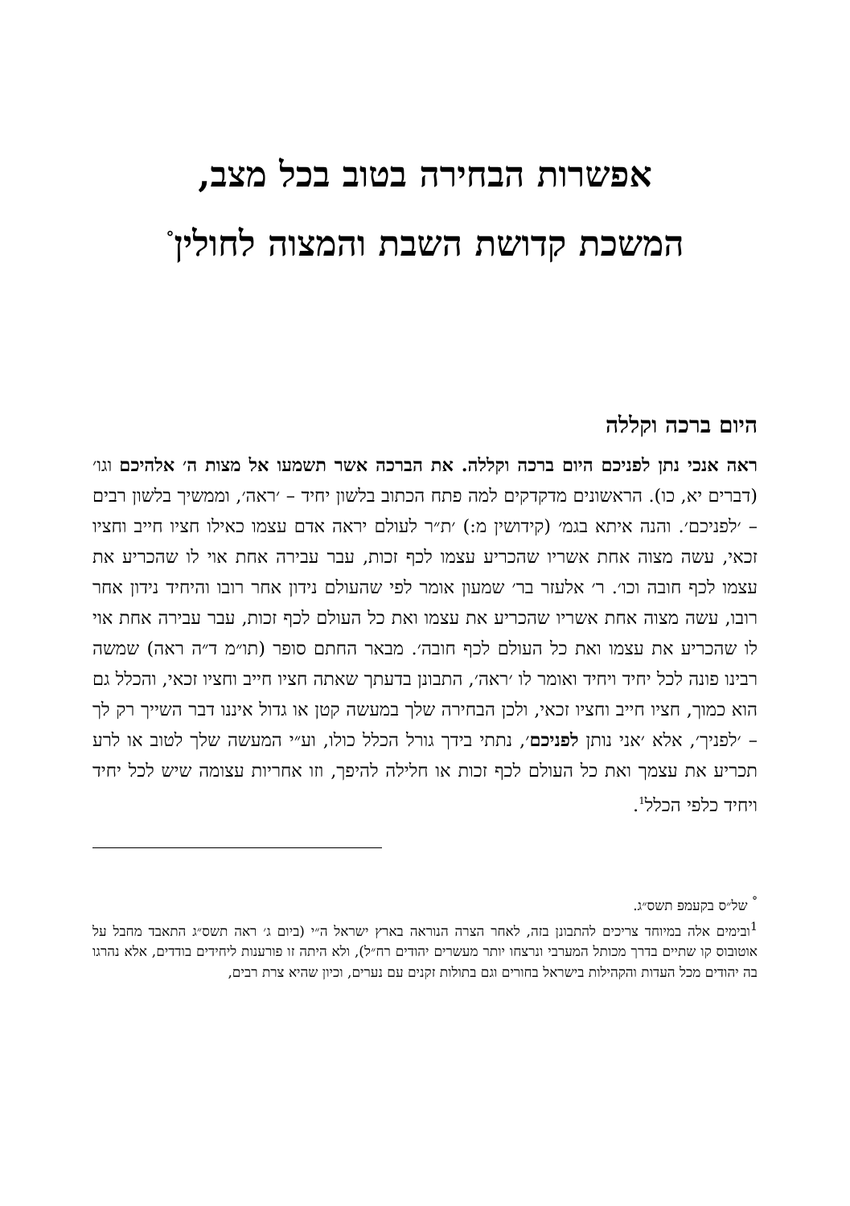אפשרות הבחירה בטוב בכל מצב,
המשכת קדושת השבת והמצוה לחולין<sup>°</sup>
היום ברכה וקללה
ראה אנכי נתן לפניכם היום ברכה וקללה. את הברכה אשר תשמעו אל מצות ה׳ אלהיכם וגו׳ (דברים יא, כו). הראשונים מדקדקים למה פתח הכתוב בלשון יחיד – ׳ראה׳, וממשיך בלשון רבים – ׳לפניכם׳. והנה איתא בגמ׳ (קידושין מ:) ׳ת״ר לעולם יראה אדם עצמו כאילו חציו חייב וחציו זכאי, עשה מצוה אחת אשריו שהכריע עצמו לכף זכות, עבר עבירה אחת אוי לו שהכריע את עצמו לכף חובה וכו׳. ר׳ אלעזר בר׳ שמעון אומר לפי שהעולם נידון אחר רובו והיחיד נידון אחר רובו, עשה מצוה אחת אשריו שהכריע את עצמו ואת כל העולם לכף זכות, עבר עבירה אחת אוי לו שהכריע את עצמו ואת כל העולם לכף חובה׳. מבאר החתם סופר (תו״מ ד״ה ראה) שמשה רבינו פונה לכל יחיד ויחיד ואומר לו ׳ראה׳, התבונן בדעתך שאתה חציו חייב וחציו זכאי, והכלל גם הוא כמוך, חציו חייב וחציו זכאי, ולכן הבחירה שלך במעשה קטן או גדול איננו דבר השייך רק לך – ׳לפניך׳, אלא ׳אני נותן לפניכם׳, נתתי בידך גורל הכלל כולו, וע״י המעשה שלך לטוב או לרע תכריע את עצמך ואת כל העולם לכף זכות או חלילה להיפך, וזו אחריות עצומה שיש לכל יחיד ויחיד כלפי הכלל<sup>1</sup>.
<sup>°</sup> של״ס בקעמפ תשס״ג.
<sup>1</sup> ובימים אלה במיוחד צריכים להתבונן בזה, לאחר הצרה הנוראה בארץ ישראל ה״י (ביום ג׳ ראה תשס״ג התאבד מחבל על אוטובוס קו שתיים בדרך מכותל המערבי ונרצחו יותר מעשרים יהודים רח״ל), ולא היתה זו פורענות ליחידים בודדים, אלא נהרגו בה יהודים מכל העדות והקהילות בישראל בחורים וגם בתולות זקנים עם נערים, וכיון שהיא צרת רבים,